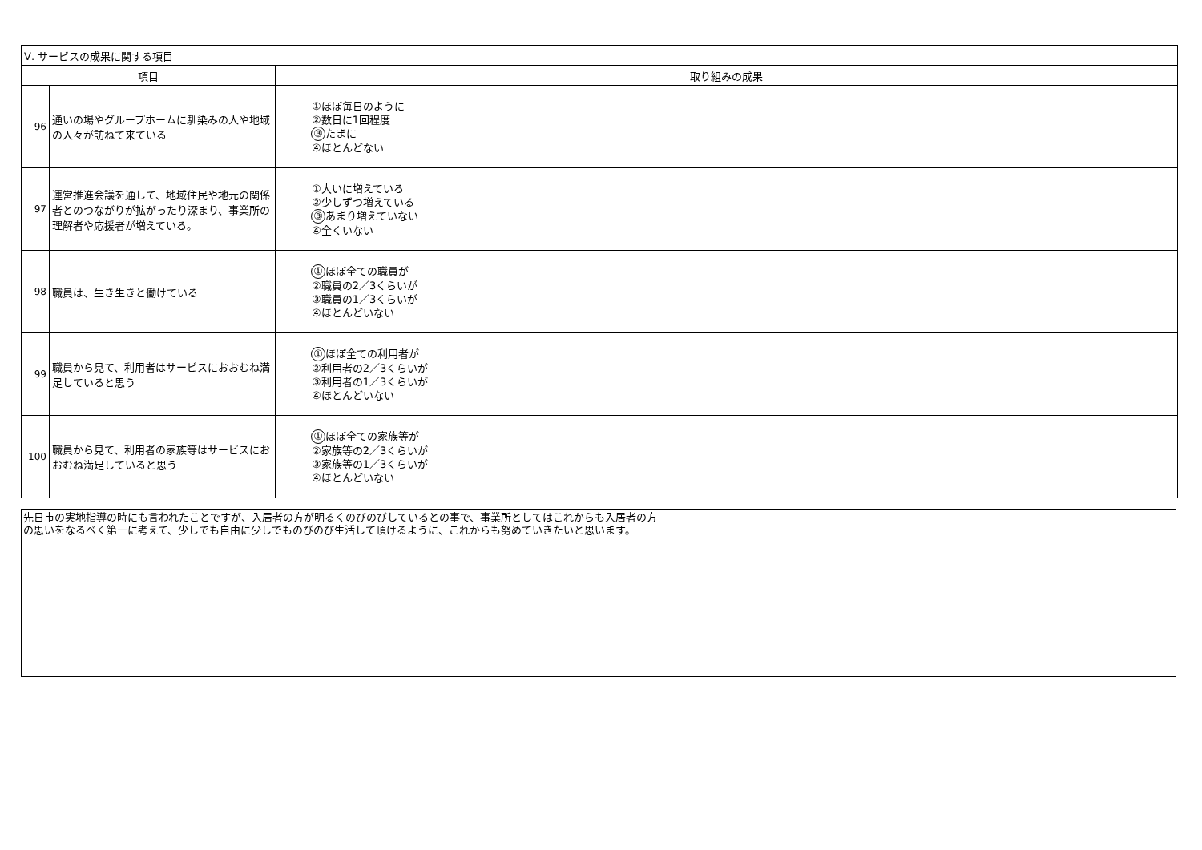| Ⅴ. サービスの成果に関する項目 | | |
| --- | --- | --- |
| 項目 | | 取り組みの成果 |
| 96 | 通いの場やグループホームに馴染みの人や地域の人々が訪ねて来ている | ①ほぼ毎日のように ②数日に1回程度 ③ たまに ④ほとんどない |
| 97 | 運営推進会議を通して、地域住民や地元の関係者とのつながりが拡がったり深まり、事業所の理解者や応援者が増えている。 | ①大いに増えている ②少しずつ増えている ③ あまり増えていない ④全くいない |
| 98 | 職員は、生き生きと働けている | ① ほぼ全ての職員が ②職員の2／3くらいが ③職員の1／3くらいが ④ほとんどいない |
| 99 | 職員から見て、利用者はサービスにおおむね満足していると思う | ① ほぼ全ての利用者が ②利用者の2／3くらいが ③利用者の1／3くらいが ④ほとんどいない |
| 100 | 職員から見て、利用者の家族等はサービスにおおむね満足していると思う | ① ほぼ全ての家族等が ②家族等の2／3くらいが ③家族等の1／3くらいが ④ほとんどいない |
先日市の実地指導の時にも言われたことですが、入居者の方が明るくのびのびしているとの事で、事業所としてはこれからも入居者の方
の思いをなるべく第一に考えて、少しでも自由に少しでものびのび生活して頂けるように、これからも努めていきたいと思います。